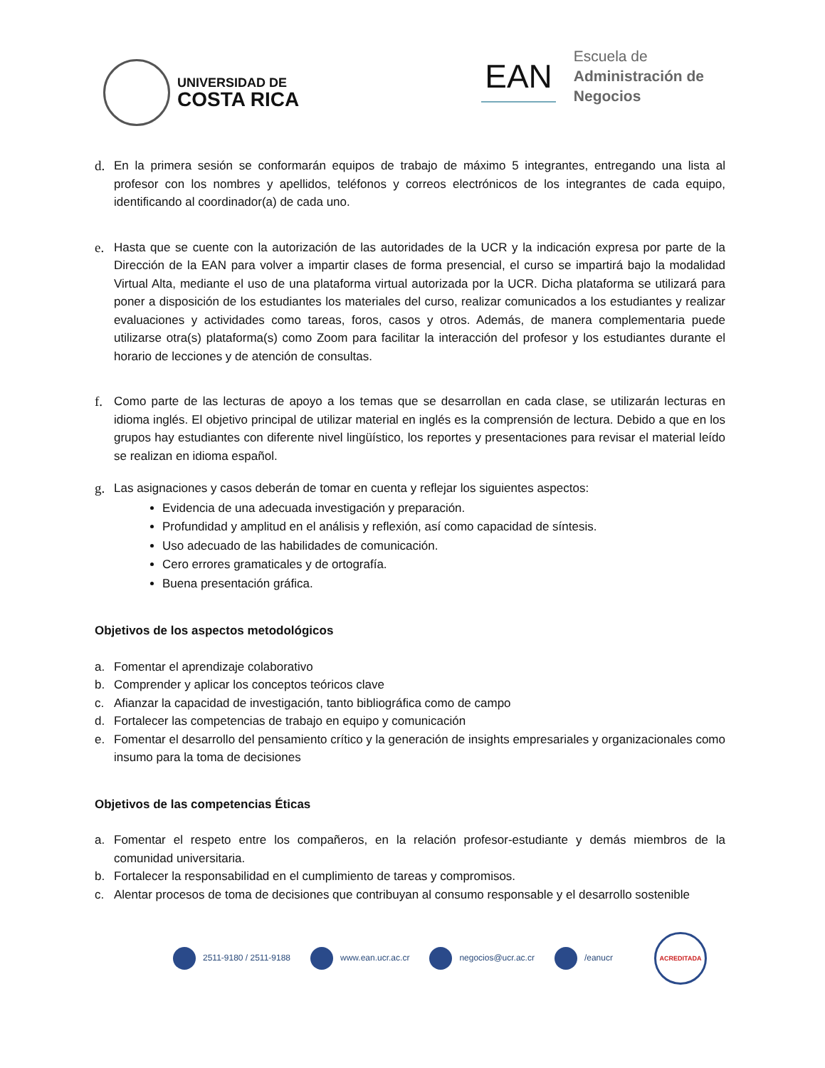UNIVERSIDAD DE
COSTA RICA
EAN
Escuela de
Administración de
Negocios
d. En la primera sesión se conformarán equipos de trabajo de máximo 5 integrantes, entregando una lista al profesor con los nombres y apellidos, teléfonos y correos electrónicos de los integrantes de cada equipo, identificando al coordinador(a) de cada uno.
e. Hasta que se cuente con la autorización de las autoridades de la UCR y la indicación expresa por parte de la Dirección de la EAN para volver a impartir clases de forma presencial, el curso se impartirá bajo la modalidad Virtual Alta, mediante el uso de una plataforma virtual autorizada por la UCR. Dicha plataforma se utilizará para poner a disposición de los estudiantes los materiales del curso, realizar comunicados a los estudiantes y realizar evaluaciones y actividades como tareas, foros, casos y otros. Además, de manera complementaria puede utilizarse otra(s) plataforma(s) como Zoom para facilitar la interacción del profesor y los estudiantes durante el horario de lecciones y de atención de consultas.
f. Como parte de las lecturas de apoyo a los temas que se desarrollan en cada clase, se utilizarán lecturas en idioma inglés. El objetivo principal de utilizar material en inglés es la comprensión de lectura. Debido a que en los grupos hay estudiantes con diferente nivel lingüístico, los reportes y presentaciones para revisar el material leído se realizan en idioma español.
g.
Las asignaciones y casos deberán de tomar en cuenta y reflejar los siguientes aspectos:
Evidencia de una adecuada investigación y preparación.
Profundidad y amplitud en el análisis y reflexión, así como capacidad de síntesis.
Uso adecuado de las habilidades de comunicación.
Cero errores gramaticales y de ortografía.
Buena presentación gráfica.
Objetivos de los aspectos metodológicos
a. Fomentar el aprendizaje colaborativo
b. Comprender y aplicar los conceptos teóricos clave
c. Afianzar la capacidad de investigación, tanto bibliográfica como de campo
d. Fortalecer las competencias de trabajo en equipo y comunicación
e. Fomentar el desarrollo del pensamiento crítico y la generación de insights empresariales y organizacionales como insumo para la toma de decisiones
Objetivos de las competencias Éticas
a. Fomentar el respeto entre los compañeros, en la relación profesor-estudiante y demás miembros de la comunidad universitaria.
b. Fortalecer la responsabilidad en el cumplimiento de tareas y compromisos.
c. Alentar procesos de toma de decisiones que contribuyan al consumo responsable y el desarrollo sostenible
2511-9180 / 2511-9188 www.ean.ucr.ac.cr negocios@ucr.ac.cr /eanucr
ACREDITADA